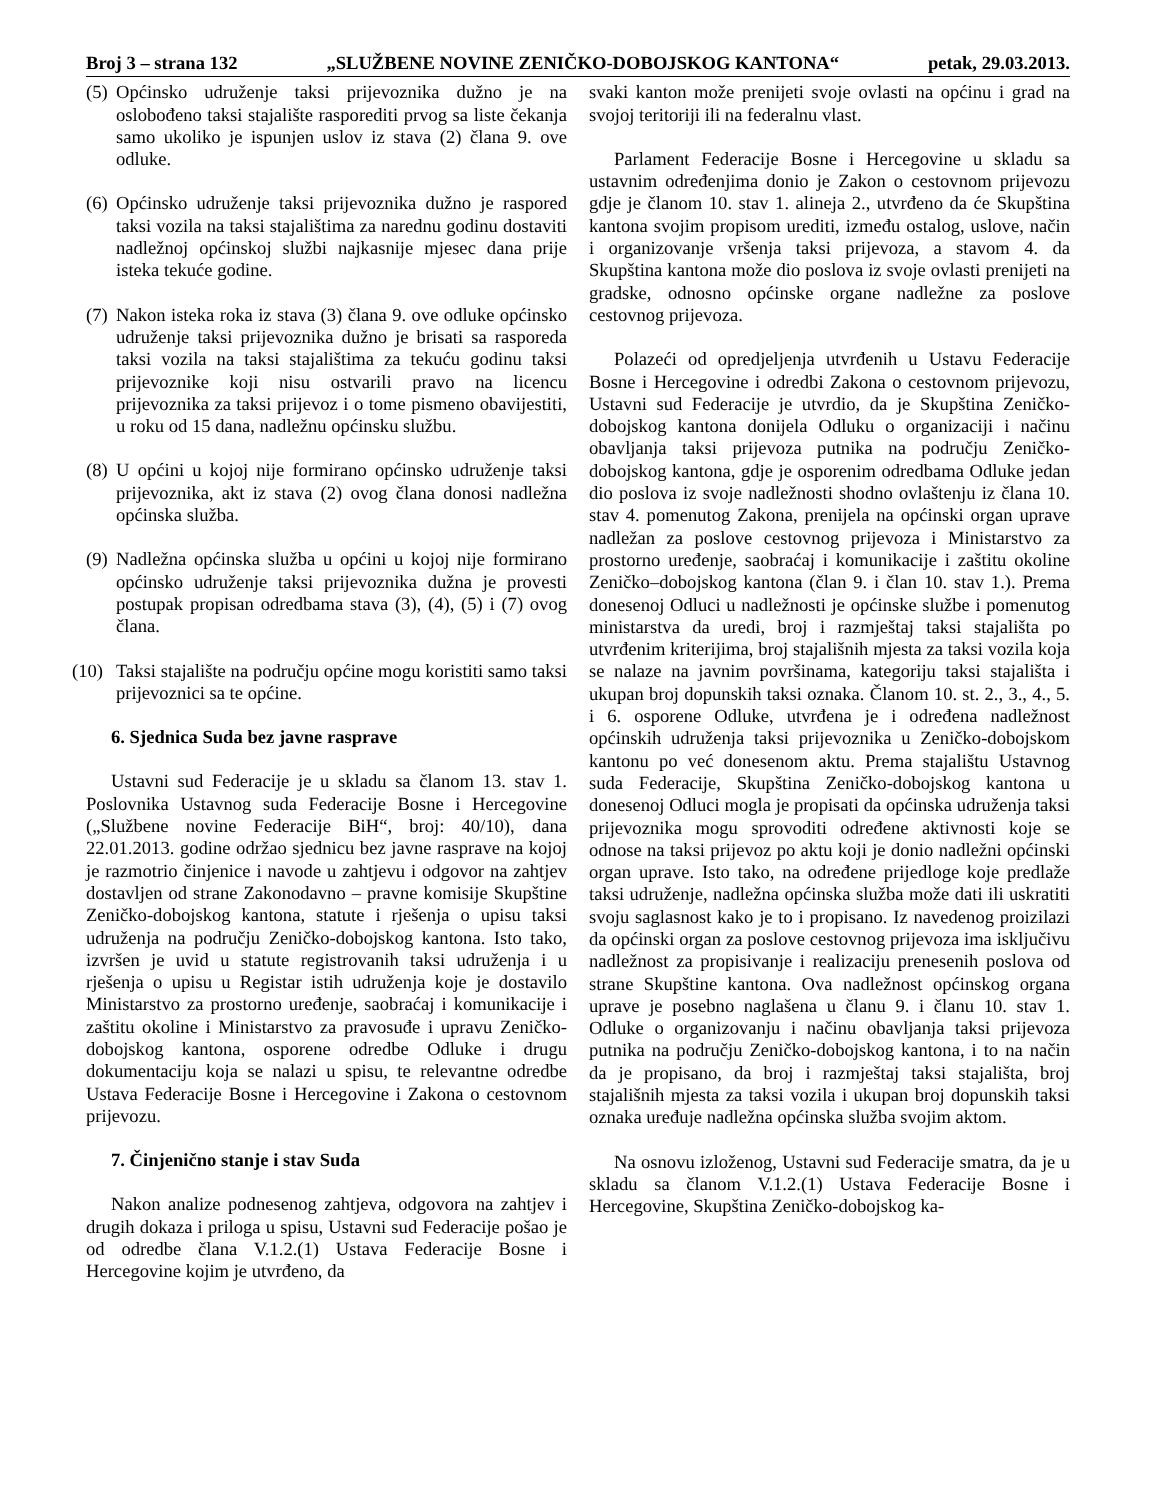Broj 3 – strana 132 „SLUŽBENE NOVINE ZENIČKO-DOBOJSKOG KANTONA“petak, 29.03.2013.
(5) Općinsko udruženje taksi prijevoznika dužno je na oslobođeno taksi stajalište rasporediti prvog sa liste čekanja samo ukoliko je ispunjen uslov iz stava (2) člana 9. ove odluke.
(6) Općinsko udruženje taksi prijevoznika dužno je raspored taksi vozila na taksi stajalištima za narednu godinu dostaviti nadležnoj općinskoj službi najkasnije mjesec dana prije isteka tekuće godine.
(7) Nakon isteka roka iz stava (3) člana 9. ove odluke općinsko udruženje taksi prijevoznika dužno je brisati sa rasporeda taksi vozila na taksi stajalištima za tekuću godinu taksi prijevoznike koji nisu ostvarili pravo na licencu prijevoznika za taksi prijevoz i o tome pismeno obavijestiti, u roku od 15 dana, nadležnu općinsku službu.
(8) U općini u kojoj nije formirano općinsko udruženje taksi prijevoznika, akt iz stava (2) ovog člana donosi nadležna općinska služba.
(9) Nadležna općinska služba u općini u kojoj nije formirano općinsko udruženje taksi prijevoznika dužna je provesti postupak propisan odredbama stava (3), (4), (5) i (7) ovog člana.
(10) Taksi stajalište na području općine mogu koristiti samo taksi prijevoznici sa te općine.
6. Sjednica Suda bez javne rasprave
Ustavni sud Federacije je u skladu sa članom 13. stav 1. Poslovnika Ustavnog suda Federacije Bosne i Hercegovine („Službene novine Federacije BiH“, broj: 40/10), dana 22.01.2013. godine održao sjednicu bez javne rasprave na kojoj je razmotrio činjenice i navode u zahtjevu i odgovor na zahtjev dostavljen od strane Zakonodavno – pravne komisije Skupštine Zeničko-dobojskog kantona, statute i rješenja o upisu taksi udruženja na području Zeničko-dobojskog kantona. Isto tako, izvršen je uvid u statute registrovanih taksi udruženja i u rješenja o upisu u Registar istih udruženja koje je dostavilo Ministarstvo za prostorno uređenje, saobraćaj i komunikacije i zaštitu okoline i Ministarstvo za pravosuđe i upravu Zeničko-dobojskog kantona, osporene odredbe Odluke i drugu dokumentaciju koja se nalazi u spisu, te relevantne odredbe Ustava Federacije Bosne i Hercegovine i Zakona o cestovnom prijevozu.
7. Činjenično stanje i stav Suda
Nakon analize podnesenog zahtjeva, odgovora na zahtjev i drugih dokaza i priloga u spisu, Ustavni sud Federacije pošao je od odredbe člana V.1.2.(1) Ustava Federacije Bosne i Hercegovine kojim je utvrđeno, da
svaki kanton može prenijeti svoje ovlasti na općinu i grad na svojoj teritoriji ili na federalnu vlast.
Parlament Federacije Bosne i Hercegovine u skladu sa ustavnim određenjima donio je Zakon o cestovnom prijevozu gdje je članom 10. stav 1. alineja 2., utvrđeno da će Skupština kantona svojim propisom urediti, između ostalog, uslove, način i organizovanje vršenja taksi prijevoza, a stavom 4. da Skupština kantona može dio poslova iz svoje ovlasti prenijeti na gradske, odnosno općinske organe nadležne za poslove cestovnog prijevoza.
Polazeći od opredjeljenja utvrđenih u Ustavu Federacije Bosne i Hercegovine i odredbi Zakona o cestovnom prijevozu, Ustavni sud Federacije je utvrdio, da je Skupština Zeničko-dobojskog kantona donijela Odluku o organizaciji i načinu obavljanja taksi prijevoza putnika na području Zeničko-dobojskog kantona, gdje je osporenim odredbama Odluke jedan dio poslova iz svoje nadležnosti shodno ovlaštenju iz člana 10. stav 4. pomenutog Zakona, prenijela na općinski organ uprave nadležan za poslove cestovnog prijevoza i Ministarstvo za prostorno uređenje, saobraćaj i komunikacije i zaštitu okoline Zeničko–dobojskog kantona (član 9. i član 10. stav 1.). Prema donesenoj Odluci u nadležnosti je općinske službe i pomenutog ministarstva da uredi, broj i razmještaj taksi stajališta po utvrđenim kriterijima, broj stajališnih mjesta za taksi vozila koja se nalaze na javnim površinama, kategoriju taksi stajališta i ukupan broj dopunskih taksi oznaka. Članom 10. st. 2., 3., 4., 5. i 6. osporene Odluke, utvrđena je i određena nadležnost općinskih udruženja taksi prijevoznika u Zeničko-dobojskom kantonu po već donesenom aktu. Prema stajalištu Ustavnog suda Federacije, Skupština Zeničko-dobojskog kantona u donesenoj Odluci mogla je propisati da općinska udruženja taksi prijevoznika mogu sprovoditi određene aktivnosti koje se odnose na taksi prijevoz po aktu koji je donio nadležni općinski organ uprave. Isto tako, na određene prijedloge koje predlaže taksi udruženje, nadležna općinska služba može dati ili uskratiti svoju saglasnost kako je to i propisano. Iz navedenog proizilazi da općinski organ za poslove cestovnog prijevoza ima isključivu nadležnost za propisivanje i realizaciju prenesenih poslova od strane Skupštine kantona. Ova nadležnost općinskog organa uprave je posebno naglašena u članu 9. i članu 10. stav 1. Odluke o organizovanju i načinu obavljanja taksi prijevoza putnika na području Zeničko-dobojskog kantona, i to na način da je propisano, da broj i razmještaj taksi stajališta, broj stajališnih mjesta za taksi vozila i ukupan broj dopunskih taksi oznaka uređuje nadležna općinska služba svojim aktom.
Na osnovu izloženog, Ustavni sud Federacije smatra, da je u skladu sa članom V.1.2.(1) Ustava Federacije Bosne i Hercegovine, Skupština Zeničko-dobojskog ka-